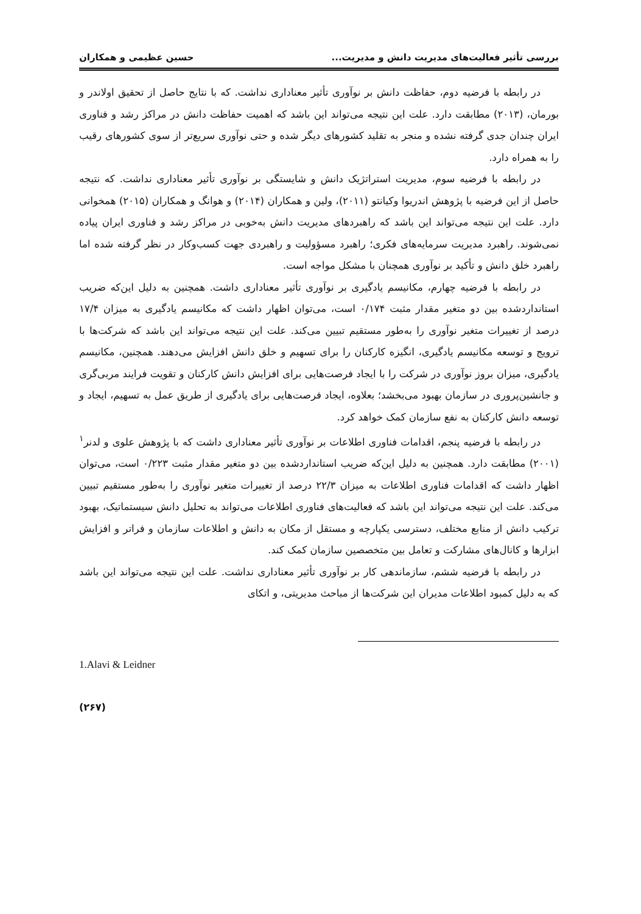بررسی تأثیر فعالیت‌های مدیریت دانش و مدیریت... حسین عظیمی و همکاران
در رابطه با فرضیه دوم، حفاظت دانش بر نوآوری تأثیر معناداری نداشت. که با نتایج حاصل از تحقیق اولاندر و بورمان، (۲۰۱۳) مطابقت دارد. علت این نتیجه می‌تواند این باشد که اهمیت حفاظت دانش در مراکز رشد و فناوری ایران چندان جدی گرفته نشده و منجر به تقلید کشورهای دیگر شده و حتی نوآوری سریع‌تر از سوی کشورهای رقیب را به همراه دارد.
در رابطه با فرضیه سوم، مدیریت استراتژیک دانش و شایستگی بر نوآوری تأثیر معناداری نداشت. که نتیجه حاصل از این فرضیه با پژوهش اندریوا وکیانتو (۲۰۱۱)، ولین و همکاران (۲۰۱۴) و هوانگ و همکاران (۲۰۱۵) همخوانی دارد. علت این نتیجه می‌تواند این باشد که راهبردهای مدیریت دانش به‌خوبی در مراکز رشد و فناوری ایران پیاده نمی‌شوند. راهبرد مدیریت سرمایه‌های فکری؛ راهبرد مسؤولیت و راهبردی جهت کسب‌وکار در نظر گرفته شده اما راهبرد خلق دانش و تأکید بر نوآوری همچنان با مشکل مواجه است.
در رابطه با فرضیه چهارم، مکانیسم یادگیری بر نوآوری تأثیر معناداری داشت. همچنین به دلیل این‌که ضریب استانداردشده بین دو متغیر مقدار مثبت ۰/۱۷۴ است، می‌توان اظهار داشت که مکانیسم یادگیری به میزان ۱۷/۴ درصد از تغییرات متغیر نوآوری را به‌طور مستقیم تبیین می‌کند. علت این نتیجه می‌تواند این باشد که شرکت‌ها با ترویج و توسعه مکانیسم یادگیری، انگیزه کارکنان را برای تسهیم و خلق دانش افزایش می‌دهند. همچنین، مکانیسم یادگیری، میزان بروز نوآوری در شرکت را با ایجاد فرصت‌هایی برای افزایش دانش کارکنان و تقویت فرایند مربی‌گری و جانشین‌پروری در سازمان بهبود می‌بخشد؛ بعلاوه، ایجاد فرصت‌هایی برای یادگیری از طریق عمل به تسهیم، ایجاد و توسعه دانش کارکنان به نفع سازمان کمک خواهد کرد.
در رابطه با فرضیه پنجم، اقدامات فناوری اطلاعات بر نوآوری تأثیر معناداری داشت که با پژوهش علوی و لدنر<sup>۱</sup> (۲۰۰۱) مطابقت دارد. همچنین به دلیل این‌که ضریب استانداردشده بین دو متغیر مقدار مثبت ۰/۲۲۳ است، می‌توان اظهار داشت که اقدامات فناوری اطلاعات به میزان ۲۲/۳ درصد از تغییرات متغیر نوآوری را به‌طور مستقیم تبیین می‌کند. علت این نتیجه می‌تواند این باشد که فعالیت‌های فناوری اطلاعات می‌تواند به تحلیل دانش سیستماتیک، بهبود ترکیب دانش از منابع مختلف، دسترسی یکپارچه و مستقل از مکان به دانش و اطلاعات سازمان و فراتر و افزایش ابزارها و کانال‌های مشارکت و تعامل بین متخصصین سازمان کمک کند.
در رابطه با فرضیه ششم، سازماندهی کار بر نوآوری تأثیر معناداری نداشت. علت این نتیجه می‌تواند این باشد که به دلیل کمبود اطلاعات مدیران این شرکت‌ها از مباحث مدیریتی، و اتکای
1.Alavi & Leidner
(۲۶۷)